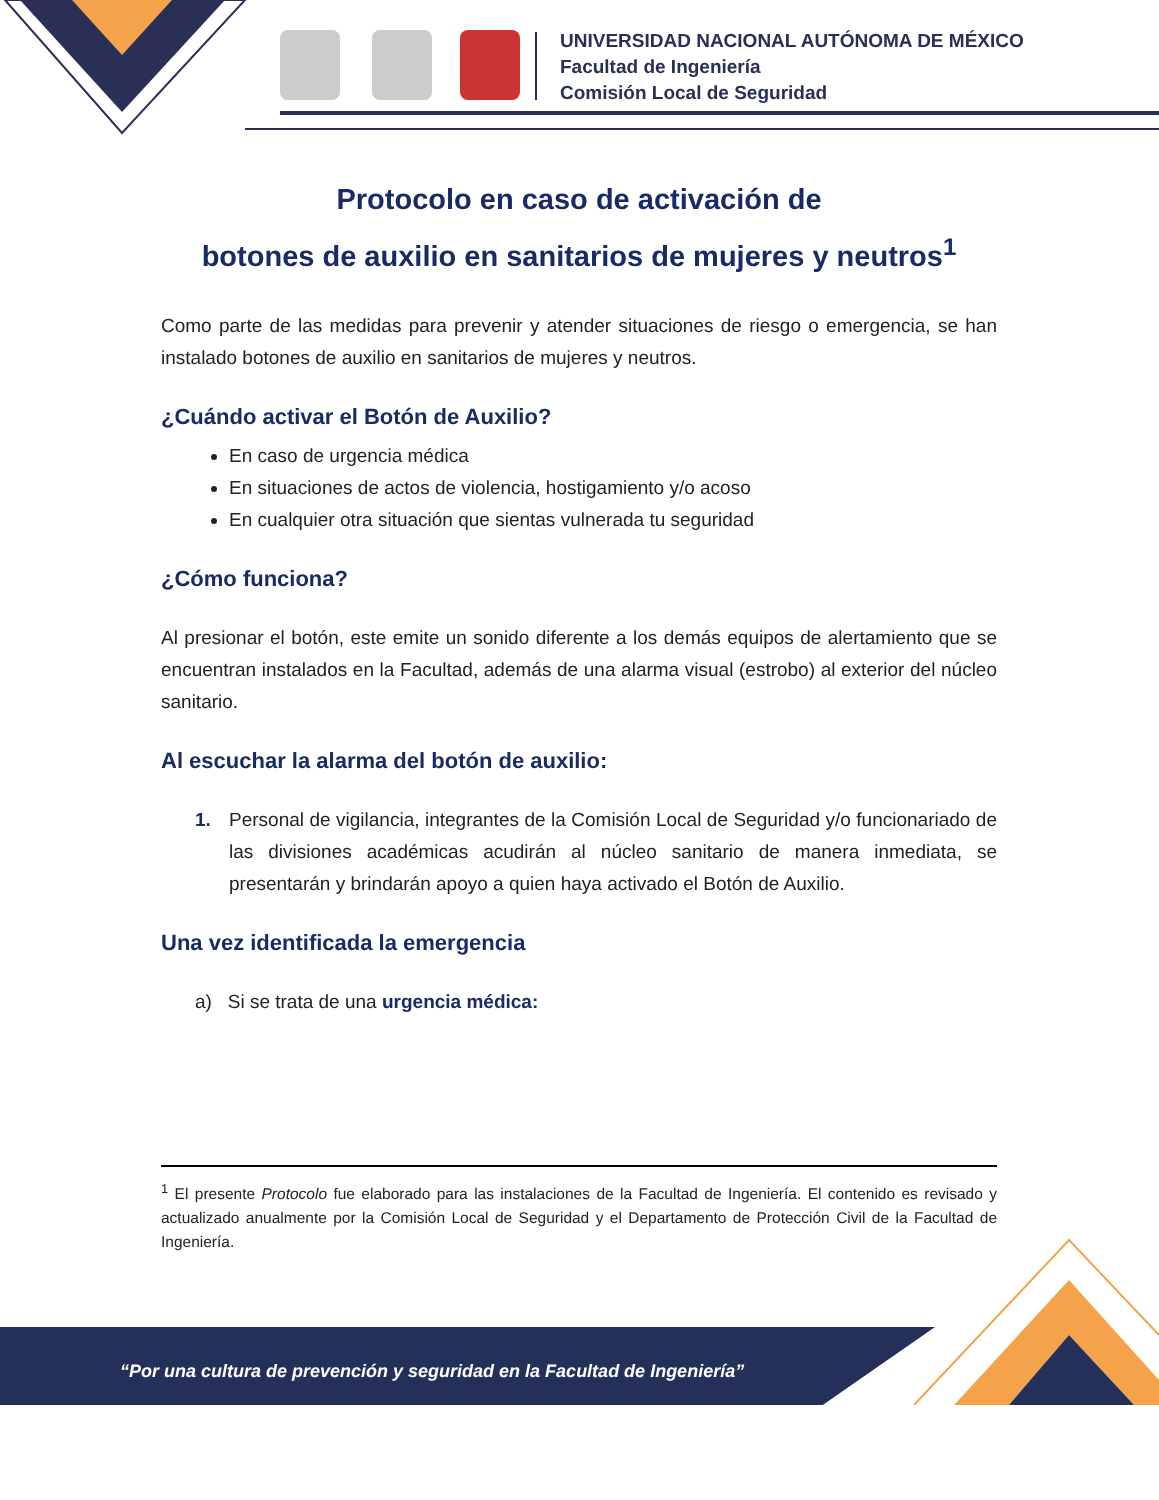UNIVERSIDAD NACIONAL AUTÓNOMA DE MÉXICO
Facultad de Ingeniería
Comisión Local de Seguridad
Protocolo en caso de activación de
botones de auxilio en sanitarios de mujeres y neutros<sup>1</sup>
Como parte de las medidas para prevenir y atender situaciones de riesgo o emergencia, se han instalado botones de auxilio en sanitarios de mujeres y neutros.
¿Cuándo activar el Botón de Auxilio?
En caso de urgencia médica
En situaciones de actos de violencia, hostigamiento y/o acoso
En cualquier otra situación que sientas vulnerada tu seguridad
¿Cómo funciona?
Al presionar el botón, este emite un sonido diferente a los demás equipos de alertamiento que se encuentran instalados en la Facultad, además de una alarma visual (estrobo) al exterior del núcleo sanitario.
Al escuchar la alarma del botón de auxilio:
1. Personal de vigilancia, integrantes de la Comisión Local de Seguridad y/o funcionariado de las divisiones académicas acudirán al núcleo sanitario de manera inmediata, se presentarán y brindarán apoyo a quien haya activado el Botón de Auxilio.
Una vez identificada la emergencia
a) Si se trata de una urgencia médica:
<sup>1</sup> El presente Protocolo fue elaborado para las instalaciones de la Facultad de Ingeniería. El contenido es revisado y actualizado anualmente por la Comisión Local de Seguridad y el Departamento de Protección Civil de la Facultad de Ingeniería.
“Por una cultura de prevención y seguridad en la Facultad de Ingeniería”